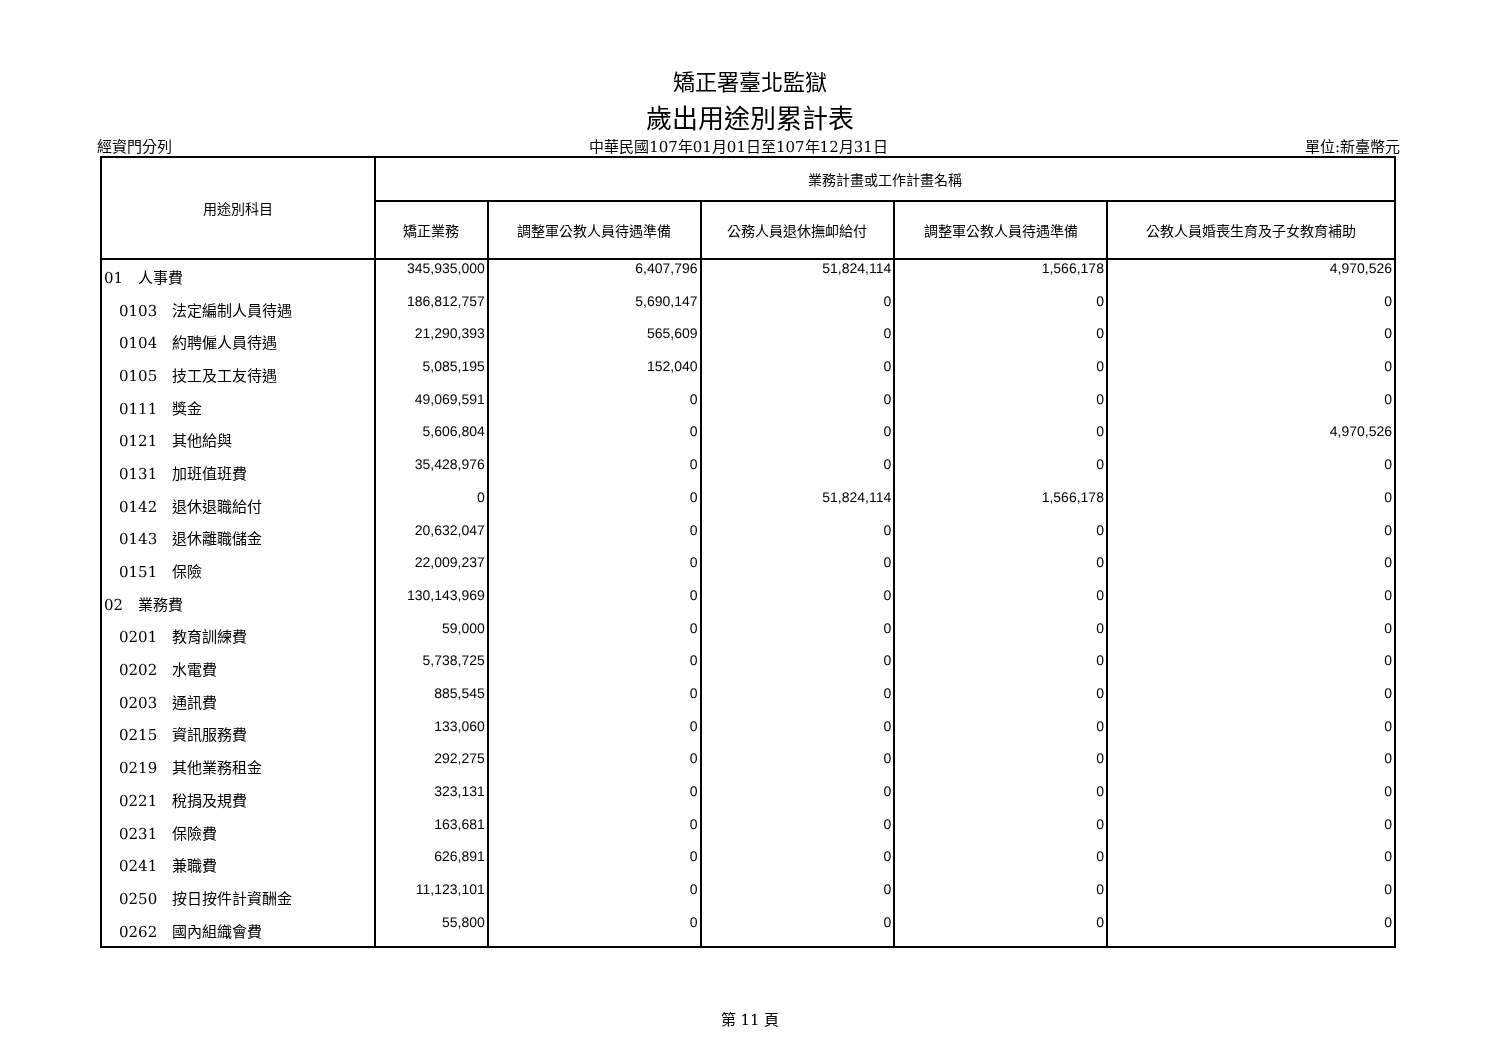矯正署臺北監獄
歲出用途別累計表
經資門分列 中華民國107年01月01日至107年12月31日 單位:新臺幣元
| 用途別科目 | 業務計畫或工作計畫名稱 | | | | |
| --- | --- | --- | --- | --- | --- |
| | 矯正業務 | 調整軍公教人員待遇準備 | 公務人員退休撫卹給付 | 調整軍公教人員待遇準備 | 公教人員婚喪生育及子女教育補助 |
| 01 人事費 | 345,935,000 | 6,407,796 | 51,824,114 | 1,566,178 | 4,970,526 |
| 0103 法定編制人員待遇 | 186,812,757 | 5,690,147 | 0 | 0 | 0 |
| 0104 約聘僱人員待遇 | 21,290,393 | 565,609 | 0 | 0 | 0 |
| 0105 技工及工友待遇 | 5,085,195 | 152,040 | 0 | 0 | 0 |
| 0111 獎金 | 49,069,591 | 0 | 0 | 0 | 0 |
| 0121 其他給與 | 5,606,804 | 0 | 0 | 0 | 4,970,526 |
| 0131 加班值班費 | 35,428,976 | 0 | 0 | 0 | 0 |
| 0142 退休退職給付 | 0 | 0 | 51,824,114 | 1,566,178 | 0 |
| 0143 退休離職儲金 | 20,632,047 | 0 | 0 | 0 | 0 |
| 0151 保險 | 22,009,237 | 0 | 0 | 0 | 0 |
| 02 業務費 | 130,143,969 | 0 | 0 | 0 | 0 |
| 0201 教育訓練費 | 59,000 | 0 | 0 | 0 | 0 |
| 0202 水電費 | 5,738,725 | 0 | 0 | 0 | 0 |
| 0203 通訊費 | 885,545 | 0 | 0 | 0 | 0 |
| 0215 資訊服務費 | 133,060 | 0 | 0 | 0 | 0 |
| 0219 其他業務租金 | 292,275 | 0 | 0 | 0 | 0 |
| 0221 稅捐及規費 | 323,131 | 0 | 0 | 0 | 0 |
| 0231 保險費 | 163,681 | 0 | 0 | 0 | 0 |
| 0241 兼職費 | 626,891 | 0 | 0 | 0 | 0 |
| 0250 按日按件計資酬金 | 11,123,101 | 0 | 0 | 0 | 0 |
| 0262 國內組織會費 | 55,800 | 0 | 0 | 0 | 0 |
第 11 頁